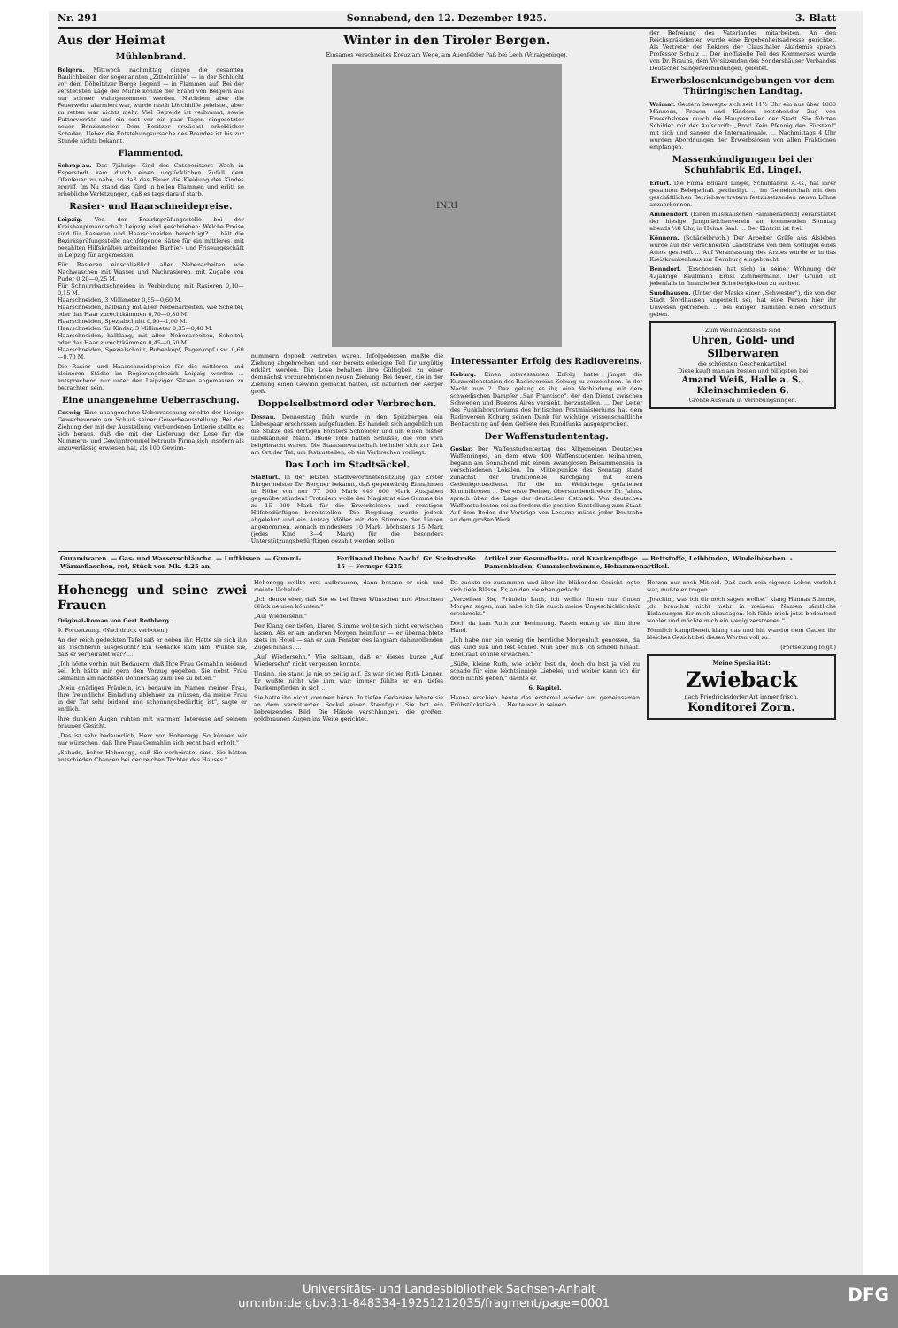Nr. 291 Sonnabend, den 12. Dezember 1925. 3. Blatt
Aus der Heimat
Mühlenbrand.
Belgern. Mittwoch nachmittag gingen die gesamten Baulichkeiten der sogenannten „Zittelmühle" — in der Schlucht vor dem Döbeltitzer Berge liegend — in Flammen auf. Bei der versteckten Lage der Mühle konnte der Brand von Belgern aus nur schwer wahrgenommen werden. Nachdem aber die Feuerwehr alarmiert war, wurde rasch Löschhilfe geleistet, aber zu retten war nichts mehr. Viel Getreide ist verbrannt, sowie Futtervorräte und ein erst vor ein paar Tagen eingesetzter neuer Benzinmotor. Dem Besitzer erwächst erheblicher Schaden. Ueber die Entstehungsursache des Brandes ist bis zur Stunde nichts bekannt.
Flammentod.
Schraplau. Das 7jährige Kind des Gutsbesitzers Wach in Esperstedt kam durch einen unglücklichen Zufall dem Ofenfeuer zu nahe, so daß das Feuer die Kleidung des Kindes ergriff. Im Nu stand das Kind in hellen Flammen und erlitt so erhebliche Verletzungen, daß es tags darauf starb.
Rasier- und Haarschneidepreise.
Leipzig. Von der Bezirksprüfungsstelle bei der Kreishauptmannschaft Leipzig wird geschrieben: Welche Preise sind für Rasieren und Haarschneiden berechtigt? ... hält die Bezirksprüfungsstelle nachfolgende Sätze für ein mittleres, mit bezahlten Hilfskräften arbeitendes Barbier- und Friseurgeschäft in Leipzig für angemessen:
Für Rasieren einschließlich aller Nebenarbeiten wie Nachwaschen mit Wasser und Nachrasieren, mit Zugabe von Puder 0,20—0,25 M.
Für Schnurrbartschneiden in Verbindung mit Rasieren 0,10—0,15 M.
Haarschneiden, 3 Millimeter 0,55—0,60 M.
Haarschneiden, halblang mit allen Nebenarbeiten, wie Scheitel, oder das Haar zurechtkämmen 0,70—0,80 M.
Haarschneiden, Spezialschnitt 0,90—1,00 M.
Haarschneiden für Kinder, 3 Millimeter 0,35—0,40 M.
Haarschneiden, halblang, mit allen Nebenarbeiten, Scheitel, oder das Haar zurechtkämmen 0,45—0,50 M.
Haarschneiden, Spezialschnitt, Bubenkopf, Pagenkopf usw. 0,60—0,70 M.
Die Rasier- und Haarschneidepreise für die mittleren und kleineren Städte im Regierungsbezirk Leipzig werden ... entsprechend nur unter den Leipziger Sätzen angemessen zu betrachten sein.
Eine unangenehme Ueberraschung.
Coswig. Eine unangenehme Ueberraschung erlebte der hiesige Gewerbeverein am Schluß seiner Gewerbeausstellung. Bei der Ziehung der mit der Ausstellung verbundenen Lotterie stellte es sich heraus, daß die mit der Lieferung der Lose für die Nummern- und Gewinntrommel betraute Firma sich insofern als unzuverlässig erwiesen hat, als 100 Gewinn-
Winter in den Tiroler Bergen.
Einsames verschneites Kreuz am Wege, am Auenfelder Paß bei Lech (Voralgebirge).
INRI
nummern doppelt vertreten waren. Infolgedessen mußte die Ziehung abgebrochen und der bereits erledigte Teil für ungültig erklärt werden. Die Lose behalten ihre Gültigkeit zu einer demnächst vorzunehmenden neuen Ziehung. Bei denen, die in der Ziehung einen Gewinn gemacht hatten, ist natürlich der Aerger groß.
Doppelselbstmord oder Verbrechen.
Dessau. Donnerstag früh wurde in den Spitzbergen ein Liebespaar erschossen aufgefunden. Es handelt sich angeblich um die Stütze des dortigen Försters Schneider und um einen bisher unbekannten Mann. Beide Tote hatten Schüsse, die von vorn beigebracht waren. Die Staatsanwaltschaft befindet sich zur Zeit am Ort der Tat, um festzustellen, ob ein Verbrechen vorliegt.
Das Loch im Stadtsäckel.
Staßfurt. In der letzten Stadtverordnetensitzung gab Erster Bürgermeister Dr. Bergner bekannt, daß gegenwärtig Einnahmen in Höhe von nur 77 000 Mark 449 000 Mark Ausgaben gegenüberstünden! Trotzdem wolle der Magistrat eine Summe bis zu 15 000 Mark für die Erwerbslosen und sonstigen Hilfsbedürftigen bereitstellen. Die Regelung wurde jedoch abgelehnt und ein Antrag Möller mit den Stimmen der Linken angenommen, wonach mindestens 10 Mark, höchstens 15 Mark (jedes Kind 3—4 Mark) für die besonders Unterstützungsbedürftigen gezahlt werden sollen.
Interessanter Erfolg des Radiovereins.
Koburg. Einen interessanten Erfolg hatte jüngst die Kurzwellenstation des Radiovereins Koburg zu verzeichnen. In der Nacht zum 2. Dez. gelang es ihr, eine Verbindung mit dem schwedischen Dampfer „San Francisco", der den Dienst zwischen Schweden und Buenos Aires versieht, herzustellen. ... Der Leiter des Funklaboratoriums des britischen Postministeriums hat dem Radioverein Koburg seinen Dank für wichtige wissenschaftliche Beobachtung auf dem Gebiete des Rundfunks ausgesprochen.
Der Waffenstudententag.
Goslar. Der Waffenstudententag des Allgemeinen Deutschen Waffenringes, an dem etwa 400 Waffenstudenten teilnahmen, begann am Sonnabend mit einem zwanglosen Beisammensein in verschiedenen Lokalen. Im Mittelpunkte des Sonntag stand zunächst der traditionelle Kirchgang mit einem Gedenkgottesdienst für die im Weltkriege gefallenen Kommilitonen ... Der erste Redner, Oberstudiendirektor Dr. Jahns, sprach über die Lage der deutschen Ostmark. Von deutschen Waffenstudenten sei zu fordern die positive Einstellung zum Staat. Auf dem Boden der Verträge von Locarno müsse jeder Deutsche an dem großen Werk
der Befreiung des Vaterlandes mitarbeiten. An den Reichspräsidenten wurde eine Ergebenheitsadresse gerichtet. Als Vertreter des Rektors der Clausthaler Akademie sprach Professor Schulz ... Der inoffizielle Teil des Kommerses wurde von Dr. Brauns, dem Vorsitzenden des Sondershäuser Verbandes Deutscher Sängerverbindungen, geleitet.
Erwerbslosenkundgebungen vor dem Thüringischen Landtag.
Weimar. Gestern bewegte sich seit 11½ Uhr ein aus über 1000 Männern, Frauen und Kindern bestehender Zug von Erwerbslosen durch die Hauptstraßen der Stadt. Sie führten Schilder mit der Aufschrift: „Brot! Kein Pfennig den Fürsten!" mit sich und sangen die Internationale. ... Nachmittags 4 Uhr wurden Abordnungen der Erwerbslosen von allen Fraktionen empfangen.
Massenkündigungen bei der Schuhfabrik Ed. Lingel.
Erfurt. Die Firma Eduard Lingel, Schuhfabrik A.-G., hat ihrer gesamten Belegschaft gekündigt. ... im Gemeinschaft mit den geschäftlichen Betriebsvertretern festzusetzenden neuen Löhne anzuerkennen.
Ammendorf. (Einen musikalischen Familienabend) veranstaltet der hiesige Jungmädchenverein am kommenden Sonntag abends ½8 Uhr, in Helms Saal. ... Der Eintritt ist frei.
Könnern. (Schädelbruch.) Der Arbeiter Gräfe aus Alsleben wurde auf der verschneiten Landstraße von dem Kotflügel eines Autos gestreift ... Auf Veranlassung des Arztes wurde er in das Kreiskrankenhaus zur Bernburg eingebracht.
Benndorf. (Erschossen hat sich) in seiner Wohnung der 42jährige Kaufmann Ernst Zimmermann. Der Grund ist jedenfalls in finanziellen Schwierigkeiten zu suchen.
Sundhausen. (Unter der Maske einer „Schwester"), die von der Stadt Nordhausen angestellt sei, hat eine Person hier ihr Unwesen getrieben. ... bei einigen Familien einen Vorschuß geben.
Zum Weihnachtsfeste sind
Uhren, Gold- und Silberwaren
die schönsten Geschenkartikel.
Diese kauft man am besten und billigsten bei
Amand Weiß, Halle a. S., Kleinschmieden 6.
Größte Auswahl in Verlobungsringen.
Gummiwaren. — Gas- und Wasserschläuche. — Luftkissen. — Gummi-Wärmeflaschen, rot, Stück von Mk. 4.25 an. Ferdinand Dehne Nachf. Gr. Steinstraße 15 — Fernspr 6235. Artikel zur Gesundheits- und Krankenpflege. — Bettstoffe, Leibbinden, Windelhöschen. - Damenbinden, Gummischwämme, Hebammenartikel.
Hohenegg und seine zwei Frauen
Original-Roman von Gert Rothberg.
9. Fortsetzung. (Nachdruck verboten.)
An der reich gedeckten Tafel saß er neben ihr. Hatte sie sich ihn als Tischherrn ausgesucht? Ein Gedanke kam ihm. Wußte sie, daß er verheiratet war? ...
„Ich hörte vorhin mit Bedauern, daß Ihre Frau Gemahlin leidend sei. Ich hätte mir gern den Vorzug gegeben, Sie nebst Frau Gemahlin am nächsten Donnerstag zum Tee zu bitten."
„Mein gnädiges Fräulein, ich bedaure im Namen meiner Frau, Ihre freundliche Einladung ablehnen zu müssen, da meine Frau in der Tat sehr leidend und schonungsbedürftig ist", sagte er endlich.
Ihre dunklen Augen ruhten mit warmem Interesse auf seinem braunen Gesicht.
„Das ist sehr bedauerlich, Herr von Hohenegg. So können wir nur wünschen, daß Ihre Frau Gemahlin sich recht bald erholt."
„Schade, lieber Hohenegg, daß Sie verheiratet sind. Sie hätten entschieden Chancen bei der reichen Tochter des Hauses."
Hohenegg wollte erst aufbrausen, dann besann er sich und meinte lächelnd:
„Ich denke eher, daß Sie es bei Ihren Wünschen und Absichten Glück nennen könnten."
„Auf Wiedersehn."
Der Klang der tiefen, klaren Stimme wollte sich nicht verwischen lassen. Als er am anderen Morgen heimfuhr — er übernachtete stets im Hotel — sah er zum Fenster des langsam dahinrollenden Zuges hinaus. ...
„Auf Wiedersehn." Wie seltsam, daß er dieses kurze „Auf Wiedersehn" nicht vergessen konnte.
Unsinn, sie stand ja nie so zeitig auf. Es war sicher Ruth Lenner. Er wußte nicht wie ihm war; immer fühlte er ein tiefes Dankempfinden in sich ...
Sie hatte ihn nicht kommen hören. In tiefen Gedanken lehnte sie an dem verwitterten Sockel einer Steinfigur. Sie bot ein liebreizendes Bild. Die Hände verschlungen, die großen, goldbraunen Augen ins Weite gerichtet.
Da zuckte sie zusammen und über ihr blühendes Gesicht legte sich tiefe Blässe. Er, an den sie eben gedacht ...
„Verzeihen Sie, Fräulein Ruth, ich wollte Ihnen nur Guten Morgen sagen, nun habe ich Sie durch meine Ungeschicklichkeit erschreckt."
Doch da kam Ruth zur Besinnung. Rasch entzog sie ihm ihre Hand.
„Ich habe nur ein wenig die herrliche Morgenluft genossen, da das Kind süß und fest schlief. Nun aber muß ich schnell hinauf. Edeltraut könnte erwachen."
„Süße, kleine Ruth, wie schön bist du, doch du bist ja viel zu schade für eine leichtsinnige Liebelei, und weiter kann ich dir doch nichts geben," dachte er.
6. Kapitel.
Hanna erschien heute das erstemal wieder am gemeinsamen Frühstückstisch. ... Heute war in seinem
Herzen nur noch Mitleid. Daß auch sein eigenes Leben verfehlt war, mußte er tragen. ...
„Joachim, was ich dir noch sagen wollte," klang Hannas Stimme, „du brauchst nicht mehr in meinem Namen sämtliche Einladungen für mich abzusagen. Ich fühle mich jetzt bedeutend wohler und möchte mich ein wenig zerstreuen."
Förmlich kampfbereit klang das und hin wandte dem Gatten ihr bleiches Gesicht bei diesen Worten voll zu.
(Fortsetzung folgt.)
Meine Spezialität:
Zwieback
nach Friedrichsdorfer Art immer frisch.
Konditorei Zorn.
Universitäts- und Landesbibliothek Sachsen-Anhalt
urn:nbn:de:gbv:3:1-848334-19251212035/fragment/page=0001 DFG